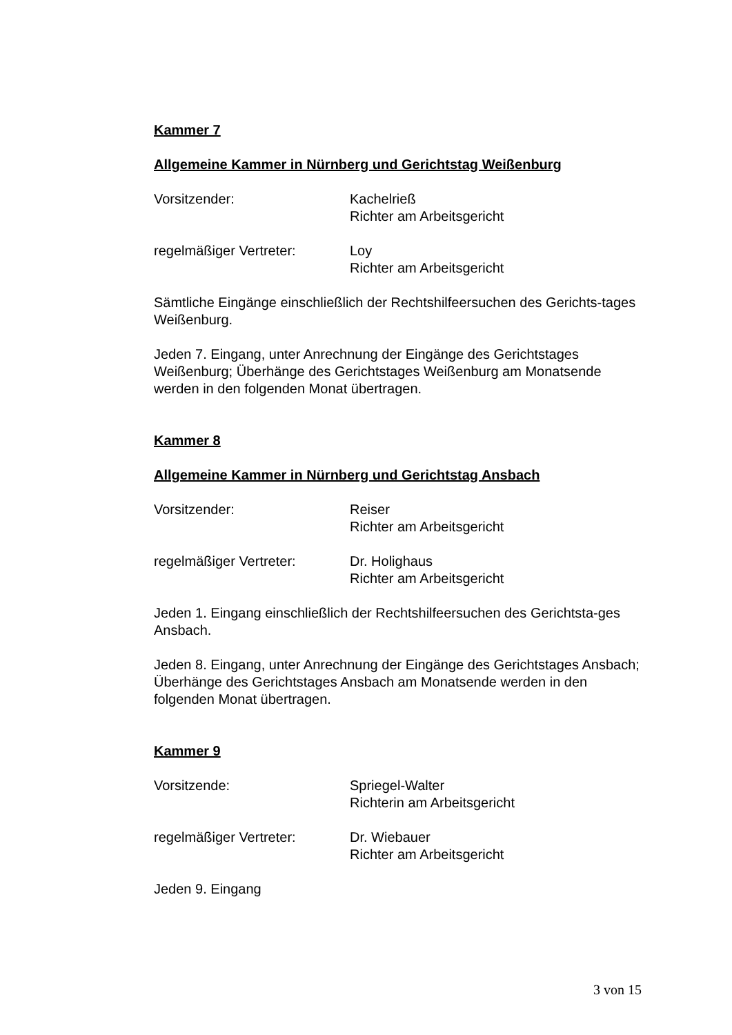Kammer 7
Allgemeine Kammer in Nürnberg und Gerichtstag Weißenburg
Vorsitzender: Kachelrieß
Richter am Arbeitsgericht
regelmäßiger Vertreter: Loy
Richter am Arbeitsgericht
Sämtliche Eingänge einschließlich der Rechtshilfeersuchen des Gerichts-tages Weißenburg.
Jeden 7. Eingang, unter Anrechnung der Eingänge des Gerichtstages Weißenburg; Überhänge des Gerichtstages Weißenburg am Monatsende werden in den folgenden Monat übertragen.
Kammer 8
Allgemeine Kammer in Nürnberg und Gerichtstag Ansbach
Vorsitzender: Reiser
Richter am Arbeitsgericht
regelmäßiger Vertreter: Dr. Holighaus
Richter am Arbeitsgericht
Jeden 1. Eingang einschließlich der Rechtshilfeersuchen des Gerichtsta-ges Ansbach.
Jeden 8. Eingang, unter Anrechnung der Eingänge des Gerichtstages Ansbach; Überhänge des Gerichtstages Ansbach am Monatsende werden in den folgenden Monat übertragen.
Kammer 9
Vorsitzende: Spriegel-Walter
Richterin am Arbeitsgericht
regelmäßiger Vertreter: Dr. Wiebauer
Richter am Arbeitsgericht
Jeden 9. Eingang
3 von 15